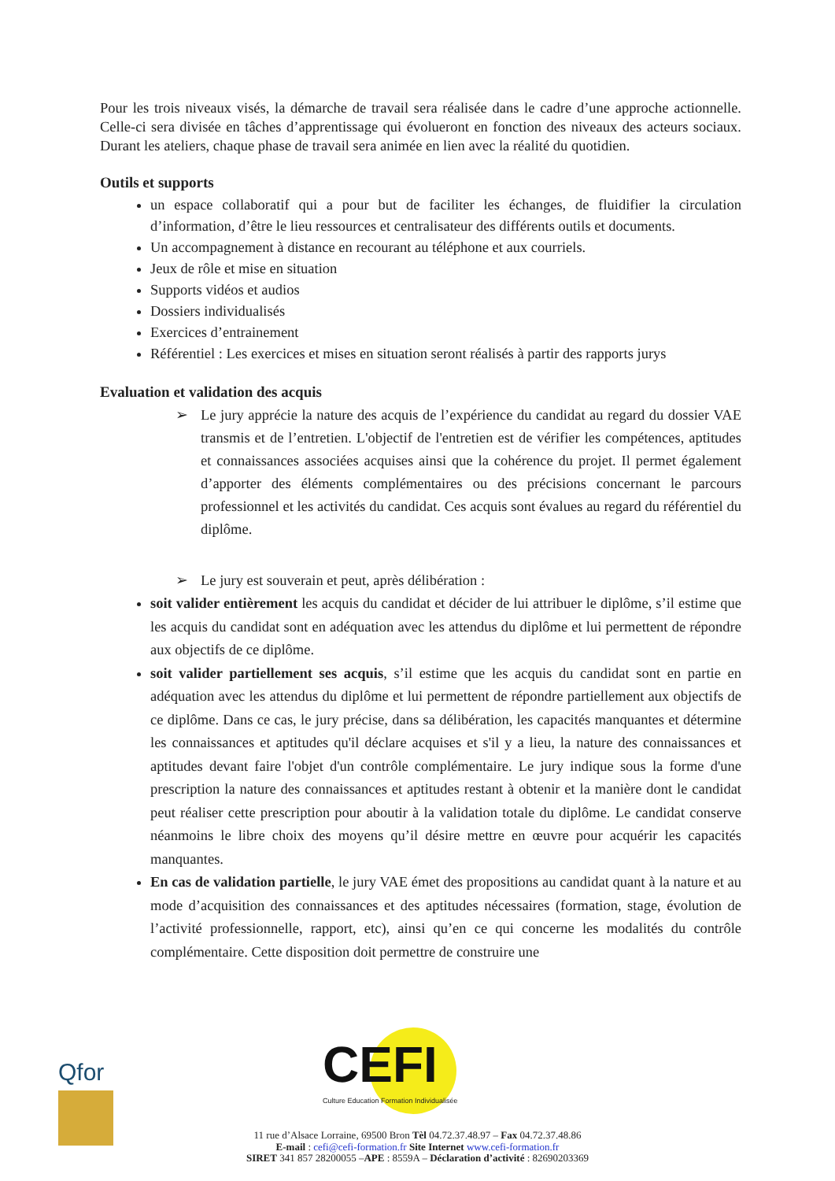Pour les trois niveaux visés, la démarche de travail sera réalisée dans le cadre d’une approche actionnelle. Celle-ci sera divisée en tâches d’apprentissage qui évolueront en fonction des niveaux des acteurs sociaux. Durant les ateliers, chaque phase de travail sera animée en lien avec la réalité du quotidien.
Outils et supports
un espace collaboratif qui a pour but de faciliter les échanges, de fluidifier la circulation d’information, d’être le lieu ressources et centralisateur des différents outils et documents.
Un accompagnement à distance en recourant au téléphone et aux courriels.
Jeux de rôle et mise en situation
Supports vidéos et audios
Dossiers individualisés
Exercices d’entrainement
Référentiel : Les exercices et mises en situation seront réalisés à partir des rapports jurys
Evaluation et validation des acquis
➢ Le jury apprécie la nature des acquis de l’expérience du candidat au regard du dossier VAE transmis et de l’entretien. L'objectif de l'entretien est de vérifier les compétences, aptitudes et connaissances associées acquises ainsi que la cohérence du projet. Il permet également d’apporter des éléments complémentaires ou des précisions concernant le parcours professionnel et les activités du candidat. Ces acquis sont évalues au regard du référentiel du diplôme.
➢ Le jury est souverain et peut, après délibération :
soit valider entièrement les acquis du candidat et décider de lui attribuer le diplôme, s’il estime que les acquis du candidat sont en adéquation avec les attendus du diplôme et lui permettent de répondre aux objectifs de ce diplôme.
soit valider partiellement ses acquis, s’il estime que les acquis du candidat sont en partie en adéquation avec les attendus du diplôme et lui permettent de répondre partiellement aux objectifs de ce diplôme. Dans ce cas, le jury précise, dans sa délibération, les capacités manquantes et détermine les connaissances et aptitudes qu'il déclare acquises et s'il y a lieu, la nature des connaissances et aptitudes devant faire l'objet d'un contrôle complémentaire. Le jury indique sous la forme d'une prescription la nature des connaissances et aptitudes restant à obtenir et la manière dont le candidat peut réaliser cette prescription pour aboutir à la validation totale du diplôme. Le candidat conserve néanmoins le libre choix des moyens qu’il désire mettre en œuvre pour acquérir les capacités manquantes.
En cas de validation partielle, le jury VAE émet des propositions au candidat quant à la nature et au mode d’acquisition des connaissances et des aptitudes nécessaires (formation, stage, évolution de l’activité professionnelle, rapport, etc), ainsi qu’en ce qui concerne les modalités du contrôle complémentaire. Cette disposition doit permettre de construire une
CEFI
Culture Education Formation Individualisée
Qfor
11 rue d’Alsace Lorraine, 69500 Bron Tèl 04.72.37.48.97 – Fax 04.72.37.48.86
E-mail : cefi@cefi-formation.fr Site Internet www.cefi-formation.fr
SIRET 341 857 28200055 –APE : 8559A – Déclaration d’activité : 82690203369